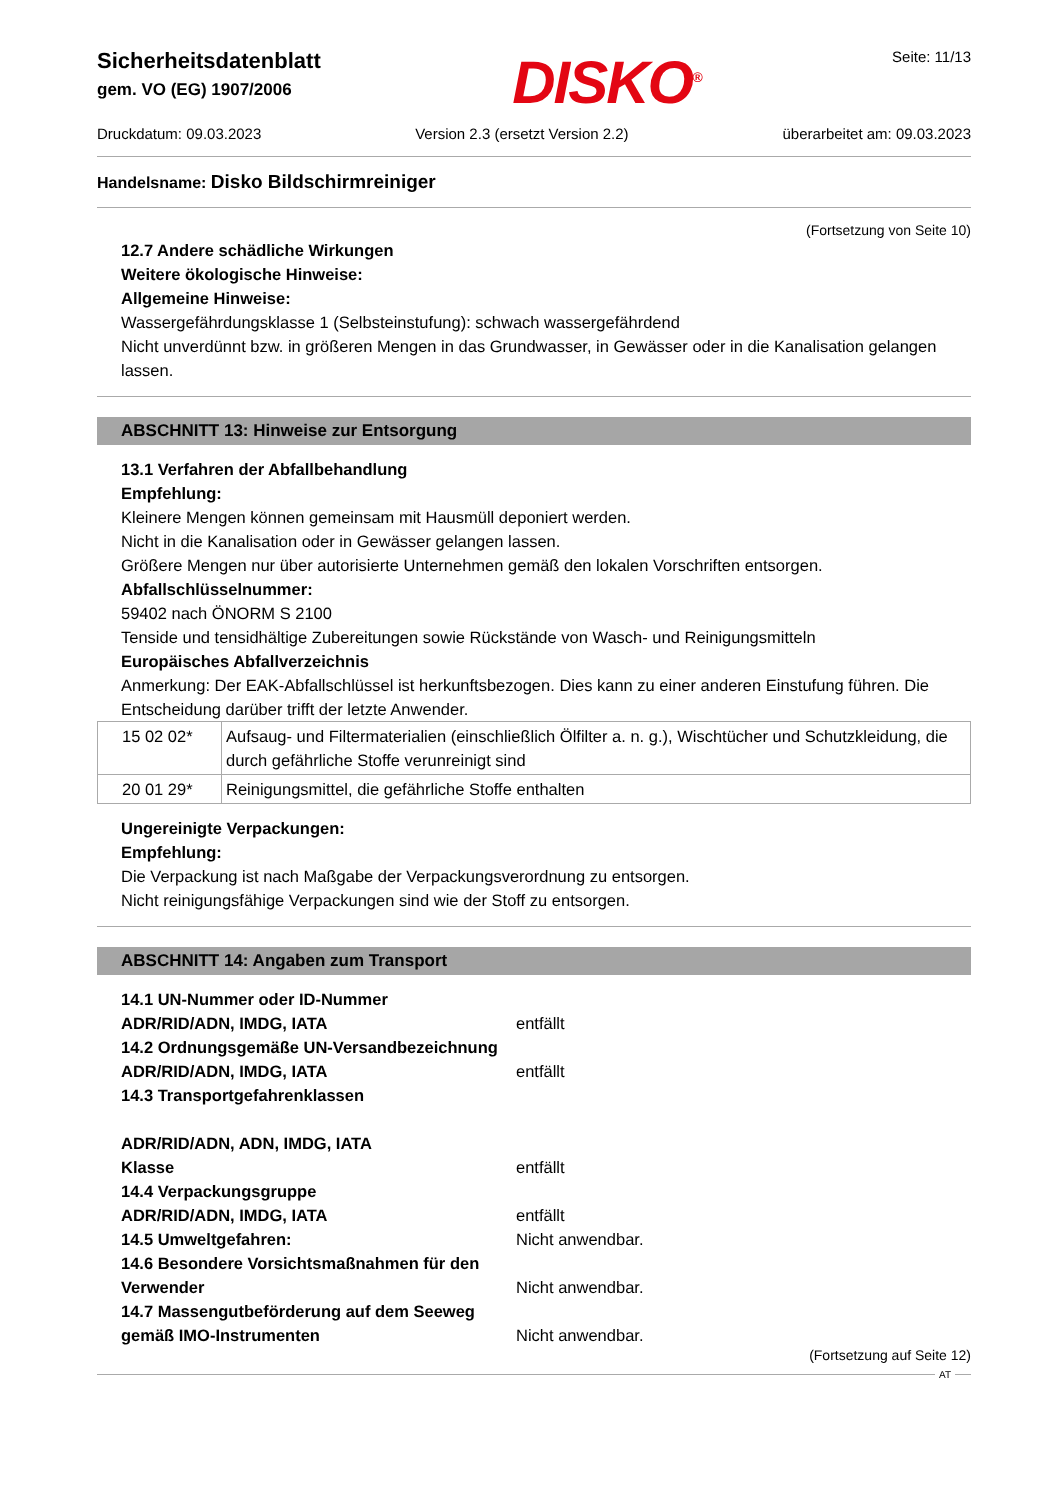Sicherheitsdatenblatt
gem. VO (EG) 1907/2006
DISKO<sup>®</sup> Seite: 11/13
Druckdatum: 09.03.2023 Version 2.3 (ersetzt Version 2.2) überarbeitet am: 09.03.2023
Handelsname: Disko Bildschirmreiniger
(Fortsetzung von Seite 10)
12.7 Andere schädliche Wirkungen
Weitere ökologische Hinweise:
Allgemeine Hinweise:
Wassergefährdungsklasse 1 (Selbsteinstufung): schwach wassergefährdend
Nicht unverdünnt bzw. in größeren Mengen in das Grundwasser, in Gewässer oder in die Kanalisation gelangen lassen.
ABSCHNITT 13: Hinweise zur Entsorgung
13.1 Verfahren der Abfallbehandlung
Empfehlung:
Kleinere Mengen können gemeinsam mit Hausmüll deponiert werden.
Nicht in die Kanalisation oder in Gewässer gelangen lassen.
Größere Mengen nur über autorisierte Unternehmen gemäß den lokalen Vorschriften entsorgen.
Abfallschlüsselnummer:
59402 nach ÖNORM S 2100
Tenside und tensidhältige Zubereitungen sowie Rückstände von Wasch- und Reinigungsmitteln
Europäisches Abfallverzeichnis
Anmerkung: Der EAK-Abfallschlüssel ist herkunftsbezogen. Dies kann zu einer anderen Einstufung führen. Die Entscheidung darüber trifft der letzte Anwender.
| 15 02 02* | Aufsaug- und Filtermaterialien (einschließlich Ölfilter a. n. g.), Wischtücher und Schutzkleidung, die durch gefährliche Stoffe verunreinigt sind |
| 20 01 29* | Reinigungsmittel, die gefährliche Stoffe enthalten |
Ungereinigte Verpackungen:
Empfehlung:
Die Verpackung ist nach Maßgabe der Verpackungsverordnung zu entsorgen.
Nicht reinigungsfähige Verpackungen sind wie der Stoff zu entsorgen.
ABSCHNITT 14: Angaben zum Transport
14.1 UN-Nummer oder ID-Nummer
ADR/RID/ADN, IMDG, IATA entfällt
14.2 Ordnungsgemäße UN-Versandbezeichnung
ADR/RID/ADN, IMDG, IATA entfällt
14.3 Transportgefahrenklassen
ADR/RID/ADN, ADN, IMDG, IATA
Klasse entfällt
14.4 Verpackungsgruppe
ADR/RID/ADN, IMDG, IATA entfällt
14.5 Umweltgefahren: Nicht anwendbar.
14.6 Besondere Vorsichtsmaßnahmen für den Verwender
Nicht anwendbar.
14.7 Massengutbeförderung auf dem Seeweg gemäß IMO-Instrumenten
Nicht anwendbar.
(Fortsetzung auf Seite 12)
AT